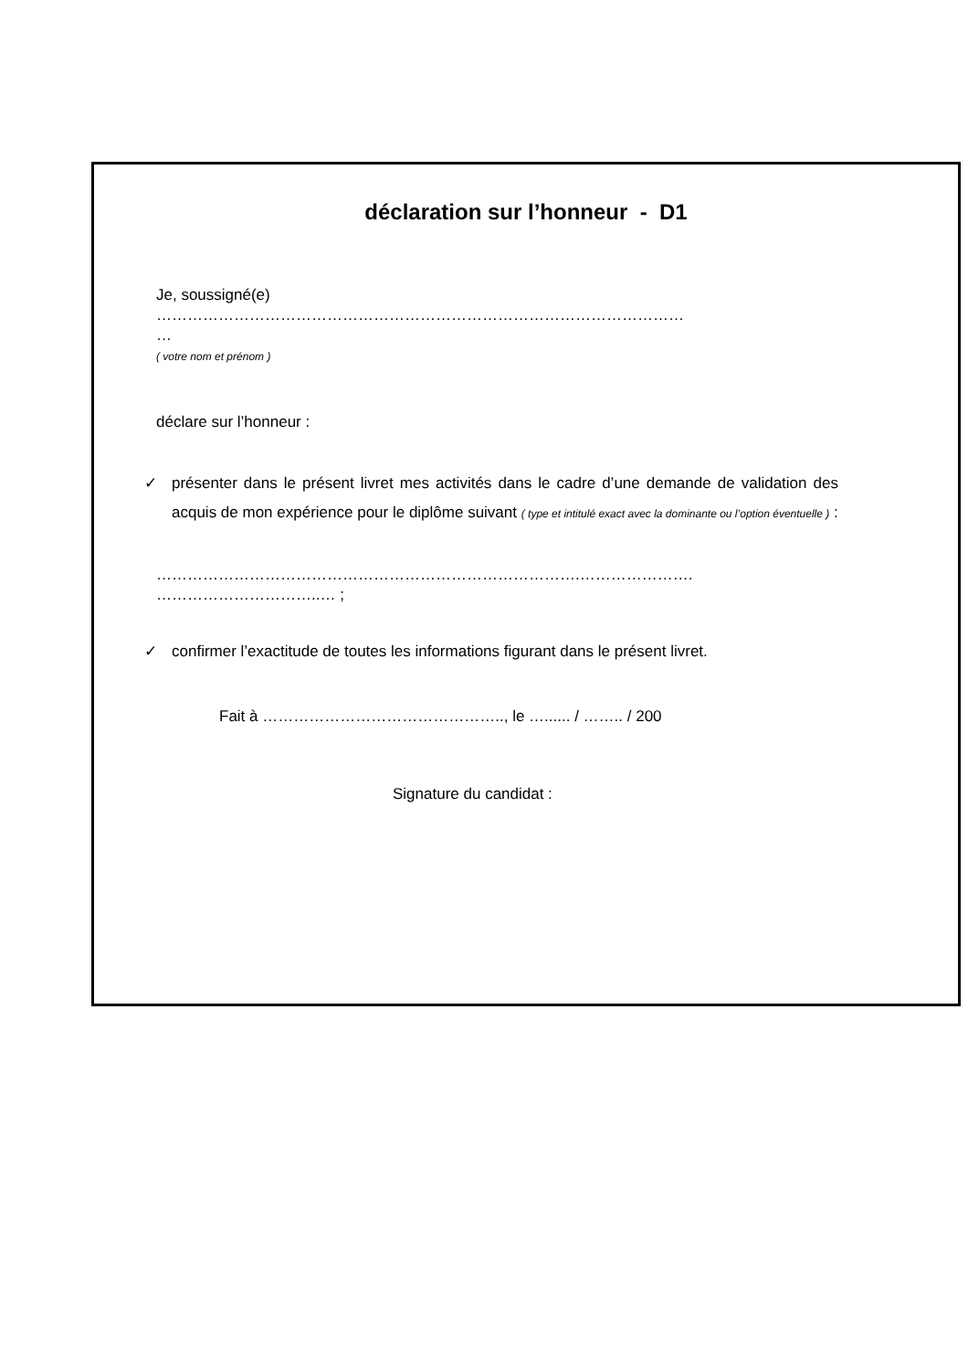déclaration sur l’honneur - D1
Je, soussigné(e)
…………………………………………………………………………………………
…
( votre nom et prénom )
déclare sur l’honneur :
✓ présenter dans le présent livret mes activités dans le cadre d’une demande de validation des acquis de mon expérience pour le diplôme suivant ( type et intitulé exact avec la dominante ou l’option éventuelle ) :
……………………………………………………………………….………………….
…………………………..… ;
✓ confirmer l’exactitude de toutes les informations figurant dans le présent livret.
Fait à ……………………………………….., le …...... / …….. / 200
Signature du candidat :